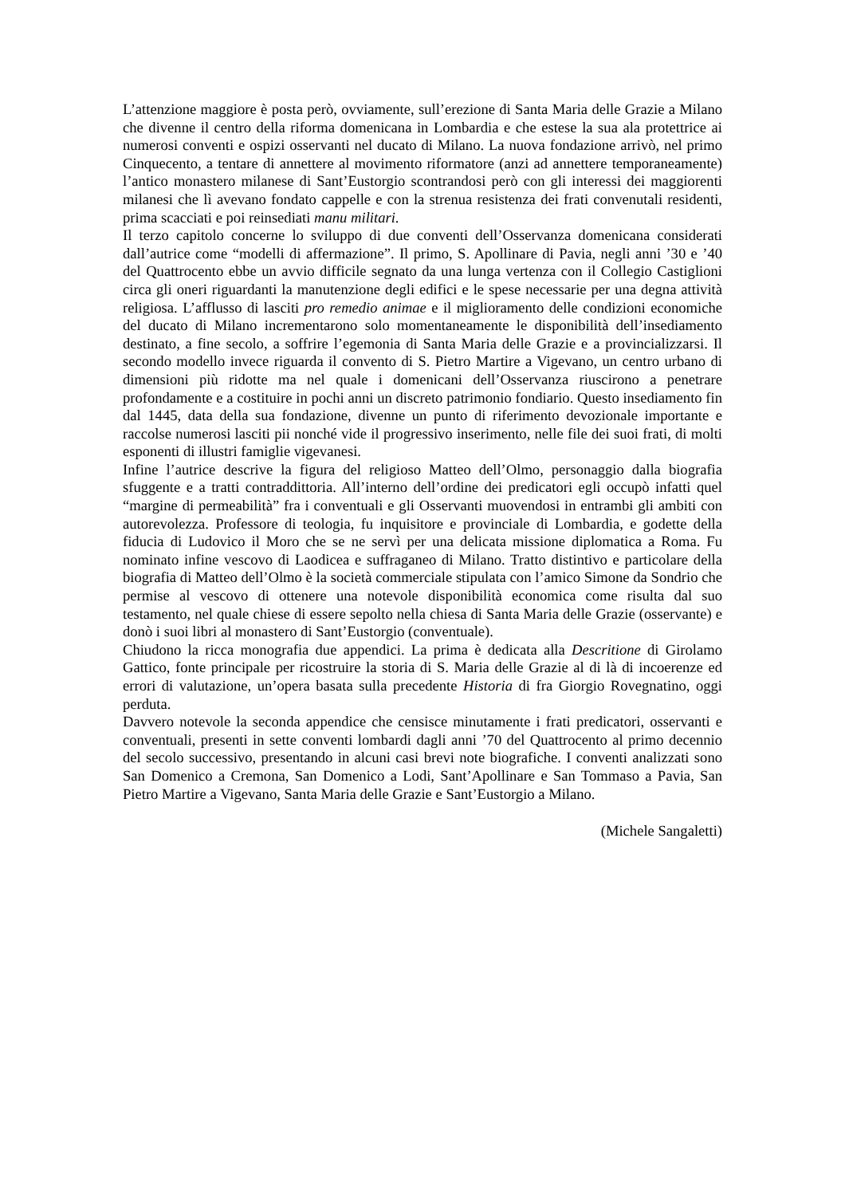L’attenzione maggiore è posta però, ovviamente, sull’erezione di Santa Maria delle Grazie a Milano che divenne il centro della riforma domenicana in Lombardia e che estese la sua ala protettrice ai numerosi conventi e ospizi osservanti nel ducato di Milano. La nuova fondazione arrivò, nel primo Cinquecento, a tentare di annettere al movimento riformatore (anzi ad annettere temporaneamente) l’antico monastero milanese di Sant’Eustorgio scontrandosi però con gli interessi dei maggiorenti milanesi che lì avevano fondato cappelle e con la strenua resistenza dei frati convenutali residenti, prima scacciati e poi reinsediati manu militari.
Il terzo capitolo concerne lo sviluppo di due conventi dell’Osservanza domenicana considerati dall’autrice come “modelli di affermazione”. Il primo, S. Apollinare di Pavia, negli anni ’30 e ’40 del Quattrocento ebbe un avvio difficile segnato da una lunga vertenza con il Collegio Castiglioni circa gli oneri riguardanti la manutenzione degli edifici e le spese necessarie per una degna attività religiosa. L’afflusso di lasciti pro remedio animae e il miglioramento delle condizioni economiche del ducato di Milano incrementarono solo momentaneamente le disponibilità dell’insediamento destinato, a fine secolo, a soffrire l’egemonia di Santa Maria delle Grazie e a provincializzarsi. Il secondo modello invece riguarda il convento di S. Pietro Martire a Vigevano, un centro urbano di dimensioni più ridotte ma nel quale i domenicani dell’Osservanza riuscirono a penetrare profondamente e a costituire in pochi anni un discreto patrimonio fondiario. Questo insediamento fin dal 1445, data della sua fondazione, divenne un punto di riferimento devozionale importante e raccolse numerosi lasciti pii nonché vide il progressivo inserimento, nelle file dei suoi frati, di molti esponenti di illustri famiglie vigevanesi.
Infine l’autrice descrive la figura del religioso Matteo dell’Olmo, personaggio dalla biografia sfuggente e a tratti contraddittoria. All’interno dell’ordine dei predicatori egli occupò infatti quel “margine di permeabilità” fra i conventuali e gli Osservanti muovendosi in entrambi gli ambiti con autorevolezza. Professore di teologia, fu inquisitore e provinciale di Lombardia, e godette della fiducia di Ludovico il Moro che se ne servì per una delicata missione diplomatica a Roma. Fu nominato infine vescovo di Laodicea e suffraganeo di Milano. Tratto distintivo e particolare della biografia di Matteo dell’Olmo è la società commerciale stipulata con l’amico Simone da Sondrio che permise al vescovo di ottenere una notevole disponibilità economica come risulta dal suo testamento, nel quale chiese di essere sepolto nella chiesa di Santa Maria delle Grazie (osservante) e donò i suoi libri al monastero di Sant’Eustorgio (conventuale).
Chiudono la ricca monografia due appendici. La prima è dedicata alla Descritione di Girolamo Gattico, fonte principale per ricostruire la storia di S. Maria delle Grazie al di là di incoerenze ed errori di valutazione, un’opera basata sulla precedente Historia di fra Giorgio Rovegnatino, oggi perduta.
Davvero notevole la seconda appendice che censisce minutamente i frati predicatori, osservanti e conventuali, presenti in sette conventi lombardi dagli anni ’70 del Quattrocento al primo decennio del secolo successivo, presentando in alcuni casi brevi note biografiche. I conventi analizzati sono San Domenico a Cremona, San Domenico a Lodi, Sant’Apollinare e San Tommaso a Pavia, San Pietro Martire a Vigevano, Santa Maria delle Grazie e Sant’Eustorgio a Milano.
(Michele Sangaletti)